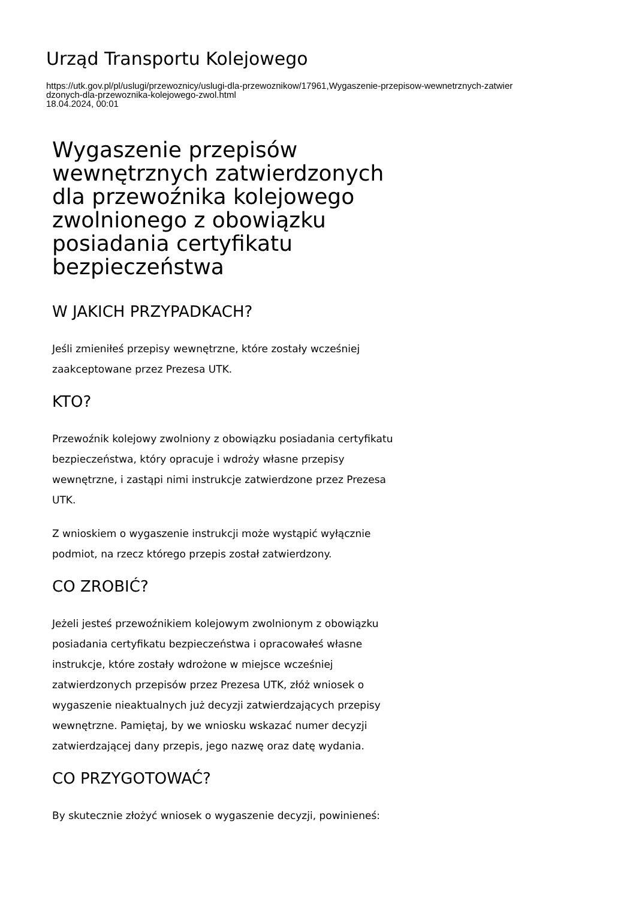Urząd Transportu Kolejowego
https://utk.gov.pl/pl/uslugi/przewoznicy/uslugi-dla-przewoznikow/17961,Wygaszenie-przepisow-wewnetrznych-zatwier
dzonych-dla-przewoznika-kolejowego-zwol.html
18.04.2024, 00:01
Wygaszenie przepisów wewnętrznych zatwierdzonych dla przewoźnika kolejowego zwolnionego z obowiązku posiadania certyfikatu bezpieczeństwa
W JAKICH PRZYPADKACH?
Jeśli zmieniłeś przepisy wewnętrzne, które zostały wcześniej zaakceptowane przez Prezesa UTK.
KTO?
Przewoźnik kolejowy zwolniony z obowiązku posiadania certyfikatu bezpieczeństwa, który opracuje i wdroży własne przepisy wewnętrzne, i zastąpi nimi instrukcje zatwierdzone przez Prezesa UTK.
Z wnioskiem o wygaszenie instrukcji może wystąpić wyłącznie podmiot, na rzecz którego przepis został zatwierdzony.
CO ZROBIĆ?
Jeżeli jesteś przewoźnikiem kolejowym zwolnionym z obowiązku posiadania certyfikatu bezpieczeństwa i opracowałeś własne instrukcje, które zostały wdrożone w miejsce wcześniej zatwierdzonych przepisów przez Prezesa UTK, złóż wniosek o wygaszenie nieaktualnych już decyzji zatwierdzających przepisy wewnętrzne. Pamiętaj, by we wniosku wskazać numer decyzji zatwierdzającej dany przepis, jego nazwę oraz datę wydania.
CO PRZYGOTOWAĆ?
By skutecznie złożyć wniosek o wygaszenie decyzji, powinieneś: